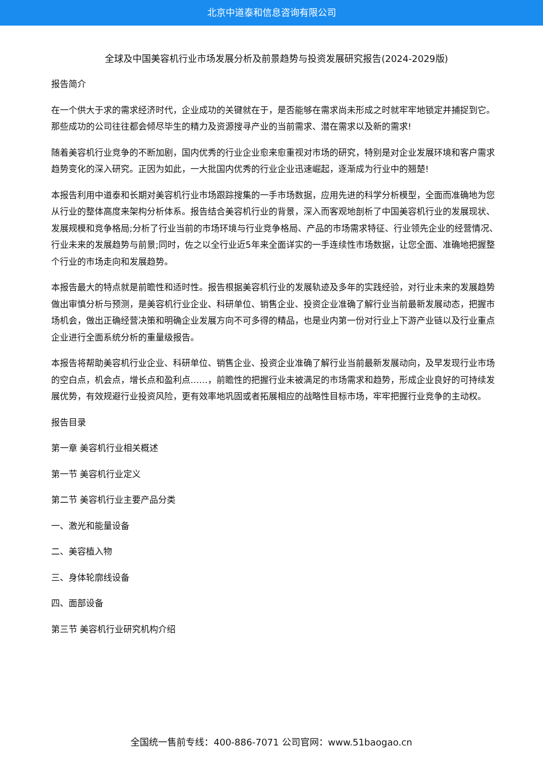北京中道泰和信息咨询有限公司
全球及中国美容机行业市场发展分析及前景趋势与投资发展研究报告(2024-2029版)
报告简介
在一个供大于求的需求经济时代，企业成功的关键就在于，是否能够在需求尚未形成之时就牢牢地锁定并捕捉到它。那些成功的公司往往都会倾尽毕生的精力及资源搜寻产业的当前需求、潜在需求以及新的需求!
随着美容机行业竞争的不断加剧，国内优秀的行业企业愈来愈重视对市场的研究，特别是对企业发展环境和客户需求趋势变化的深入研究。正因为如此，一大批国内优秀的行业企业迅速崛起，逐渐成为行业中的翘楚!
本报告利用中道泰和长期对美容机行业市场跟踪搜集的一手市场数据，应用先进的科学分析模型，全面而准确地为您从行业的整体高度来架构分析体系。报告结合美容机行业的背景，深入而客观地剖析了中国美容机行业的发展现状、发展规模和竞争格局;分析了行业当前的市场环境与行业竞争格局、产品的市场需求特征、行业领先企业的经营情况、行业未来的发展趋势与前景;同时，佐之以全行业近5年来全面详实的一手连续性市场数据，让您全面、准确地把握整个行业的市场走向和发展趋势。
本报告最大的特点就是前瞻性和适时性。报告根据美容机行业的发展轨迹及多年的实践经验，对行业未来的发展趋势做出审慎分析与预测，是美容机行业企业、科研单位、销售企业、投资企业准确了解行业当前最新发展动态，把握市场机会，做出正确经营决策和明确企业发展方向不可多得的精品，也是业内第一份对行业上下游产业链以及行业重点企业进行全面系统分析的重量级报告。
本报告将帮助美容机行业企业、科研单位、销售企业、投资企业准确了解行业当前最新发展动向，及早发现行业市场的空白点，机会点，增长点和盈利点……，前瞻性的把握行业未被满足的市场需求和趋势，形成企业良好的可持续发展优势，有效规避行业投资风险，更有效率地巩固或者拓展相应的战略性目标市场，牢牢把握行业竞争的主动权。
报告目录
第一章 美容机行业相关概述
第一节 美容机行业定义
第二节 美容机行业主要产品分类
一、激光和能量设备
二、美容植入物
三、身体轮廓线设备
四、面部设备
第三节 美容机行业研究机构介绍
全国统一售前专线：400-886-7071 公司官网：www.51baogao.cn